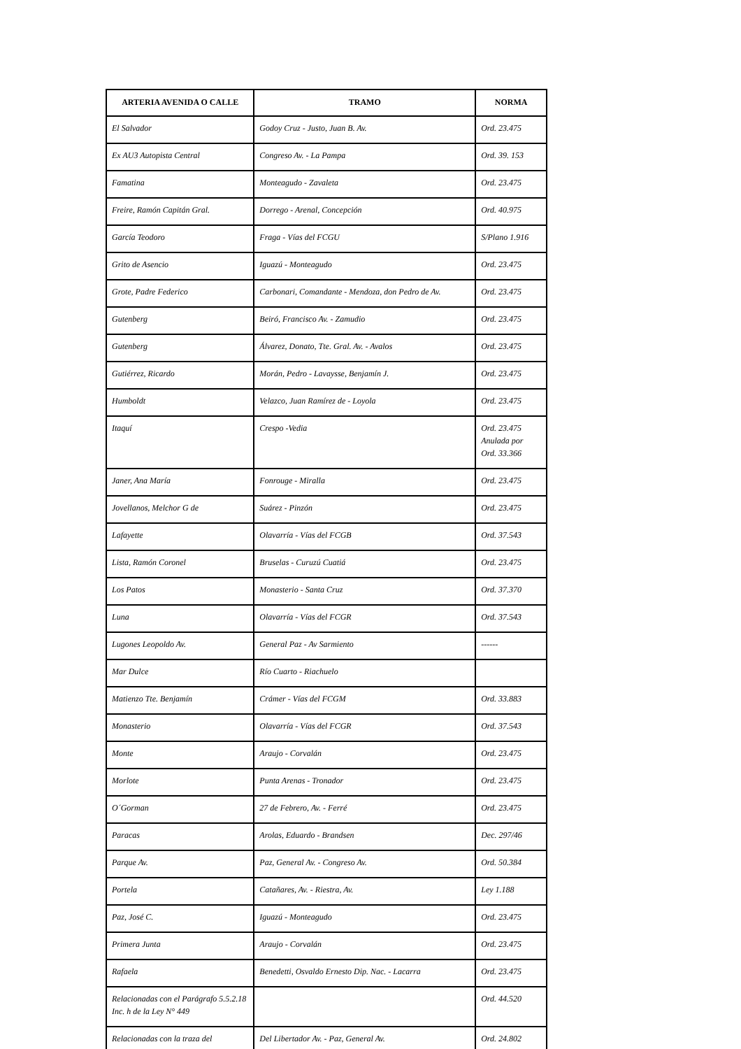| ARTERIA AVENIDA O CALLE | TRAMO | NORMA |
| --- | --- | --- |
| El Salvador | Godoy Cruz - Justo, Juan B. Av. | Ord. 23.475 |
| Ex AU3 Autopista Central | Congreso Av. - La Pampa | Ord. 39. 153 |
| Famatina | Monteagudo - Zavaleta | Ord. 23.475 |
| Freire, Ramón Capitán Gral. | Dorrego - Arenal, Concepción | Ord. 40.975 |
| García Teodoro | Fraga - Vías del FCGU | S/Plano 1.916 |
| Grito de Asencio | Iguazú - Monteagudo | Ord. 23.475 |
| Grote, Padre Federico | Carbonari, Comandante - Mendoza, don Pedro de Av. | Ord. 23.475 |
| Gutenberg | Beiró, Francisco Av. - Zamudio | Ord. 23.475 |
| Gutenberg | Álvarez, Donato, Tte. Gral. Av. - Avalos | Ord. 23.475 |
| Gutiérrez, Ricardo | Morán, Pedro - Lavaysse, Benjamín J. | Ord. 23.475 |
| Humboldt | Velazco, Juan Ramírez de - Loyola | Ord. 23.475 |
| Itaquí | Crespo -Vedia | Ord. 23.475 Anulada por Ord. 33.366 |
| Janer, Ana María | Fonrouge - Miralla | Ord. 23.475 |
| Jovellanos, Melchor G de | Suárez - Pinzón | Ord. 23.475 |
| Lafayette | Olavarría - Vías del FCGB | Ord. 37.543 |
| Lista, Ramón Coronel | Bruselas - Curuzú Cuatiá | Ord. 23.475 |
| Los Patos | Monasterio - Santa Cruz | Ord. 37.370 |
| Luna | Olavarría - Vías del FCGR | Ord. 37.543 |
| Lugones Leopoldo Av. | General Paz - Av Sarmiento | ------ |
| Mar Dulce | Río Cuarto - Riachuelo | |
| Matienzo Tte. Benjamín | Crámer - Vías del FCGM | Ord. 33.883 |
| Monasterio | Olavarría - Vías del FCGR | Ord. 37.543 |
| Monte | Araujo - Corvalán | Ord. 23.475 |
| Morlote | Punta Arenas - Tronador | Ord. 23.475 |
| O´Gorman | 27 de Febrero, Av. - Ferré | Ord. 23.475 |
| Paracas | Arolas, Eduardo - Brandsen | Dec. 297/46 |
| Parque Av. | Paz, General Av. - Congreso Av. | Ord. 50.384 |
| Portela | Catañares, Av. - Riestra, Av. | Ley 1.188 |
| Paz, José C. | Iguazú - Monteagudo | Ord. 23.475 |
| Primera Junta | Araujo - Corvalán | Ord. 23.475 |
| Rafaela | Benedetti, Osvaldo Ernesto Dip. Nac. - Lacarra | Ord. 23.475 |
| Relacionadas con el Parágrafo 5.5.2.18 Inc. h de la Ley N° 449 | | Ord. 44.520 |
| Relacionadas con la traza del | Del Libertador Av. - Paz, General Av. | Ord. 24.802 |